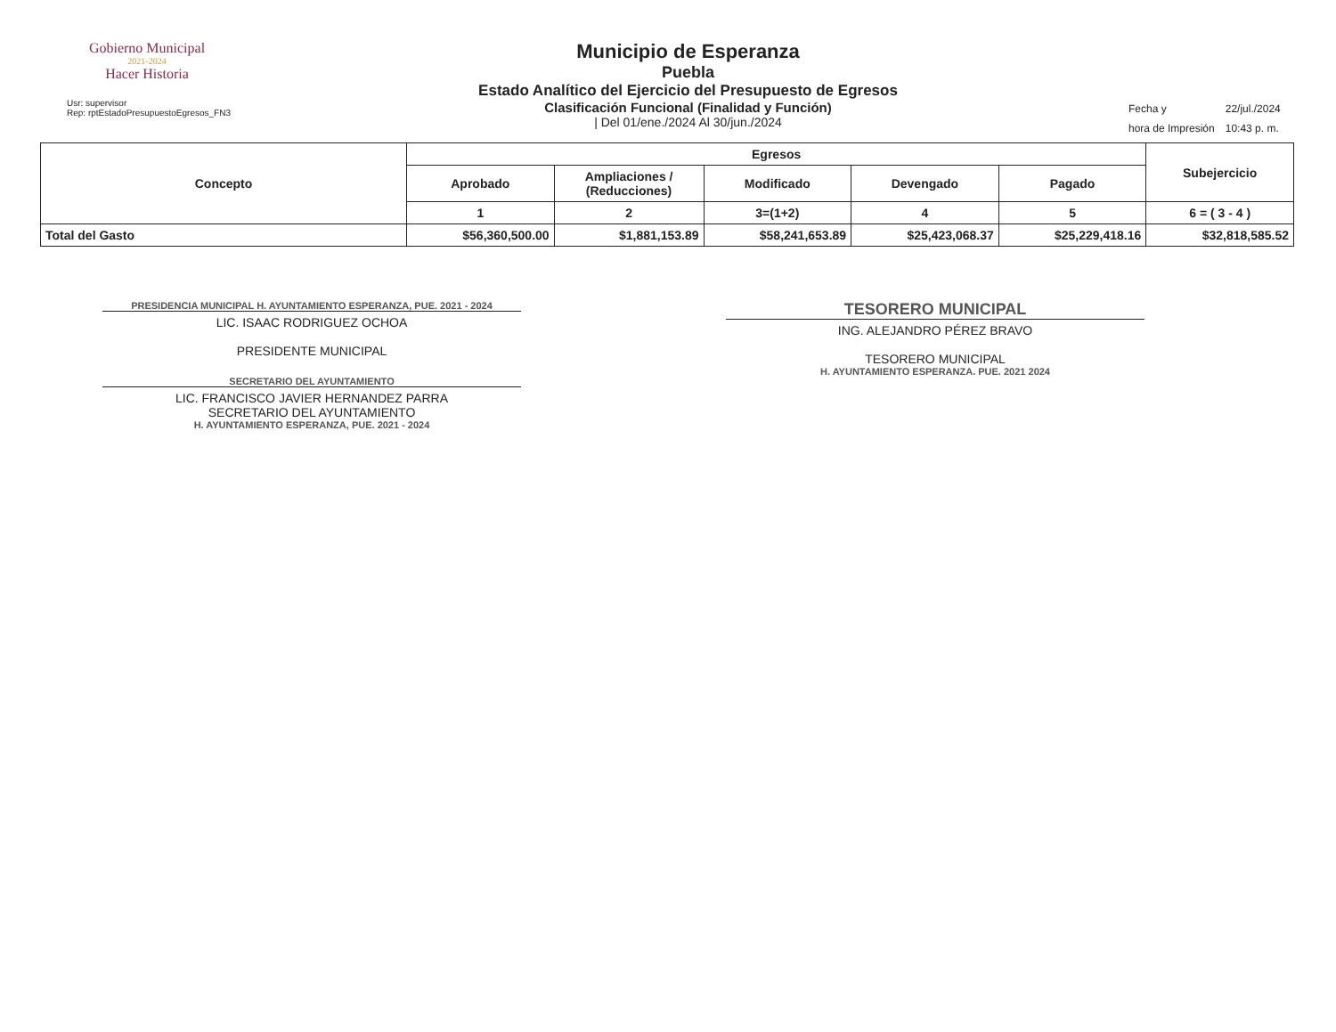Gobierno Municipal
2021-2024
Hacer Historia
Usr: supervisor
Rep: rptEstadoPresupuestoEgresos_FN3
Municipio de Esperanza
Puebla
Estado Analítico del Ejercicio del Presupuesto de Egresos
Clasificación Funcional (Finalidad y Función)
| Del 01/ene./2024 Al 30/jun./2024
| Fecha y | 22/jul./2024 |
| hora de Impresión | 10:43 p. m. |
| Concepto | Egresos | | | | | Subejercicio |
| --- | --- | --- | --- | --- | --- | --- |
| | Aprobado | Ampliaciones / (Reducciones) | Modificado | Devengado | Pagado | |
| | 1 | 2 | 3=(1+2) | 4 | 5 | 6 = ( 3 - 4 ) |
| Total del Gasto | $56,360,500.00 | $1,881,153.89 | $58,241,653.89 | $25,423,068.37 | $25,229,418.16 | $32,818,585.52 |
PRESIDENCIA MUNICIPAL H. AYUNTAMIENTO ESPERANZA, PUE. 2021 - 2024
LIC. ISAAC RODRIGUEZ OCHOA
PRESIDENTE MUNICIPAL
SECRETARIO DEL AYUNTAMIENTO
LIC. FRANCISCO JAVIER HERNANDEZ PARRA
SECRETARIO DEL AYUNTAMIENTO
H. AYUNTAMIENTO ESPERANZA, PUE. 2021 - 2024
TESORERO MUNICIPAL
ING. ALEJANDRO PÉREZ BRAVO
TESORERO MUNICIPAL
H. AYUNTAMIENTO ESPERANZA. PUE. 2021 2024